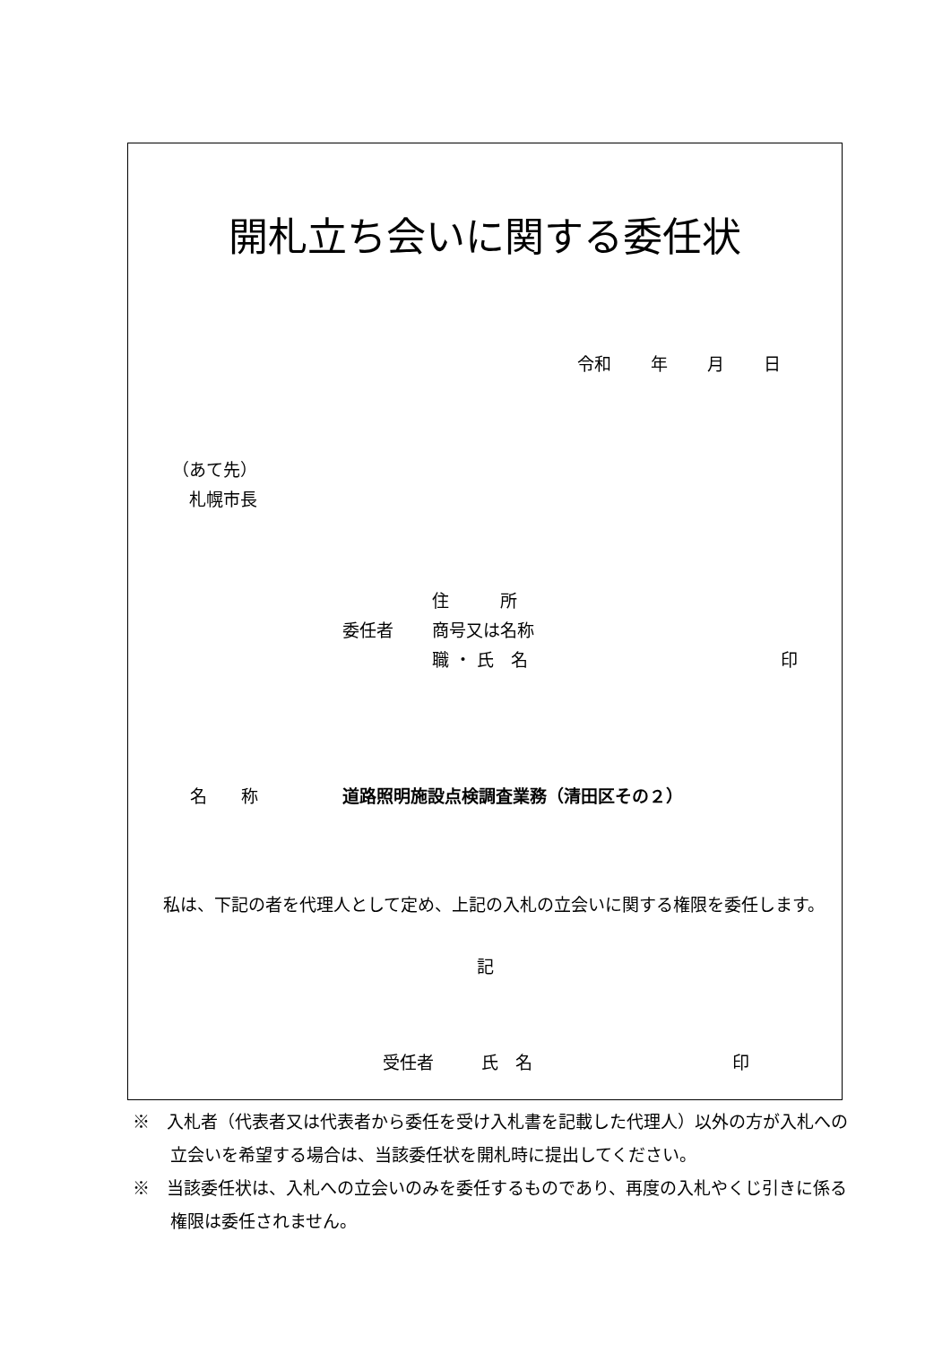開札立ち会いに関する委任状
令和　　 年　　 月　　 日
（あて先）
　札幌市長
住　　　所
委任者
商号又は名称
職 ・ 氏　名
印
名　　称 道路照明施設点検調査業務（清田区その２）
私は、下記の者を代理人として定め、上記の入札の立会いに関する権限を委任します。
記
受任者 氏　名 印
※　入札者（代表者又は代表者から委任を受け入札書を記載した代理人）以外の方が入札への立会いを希望する場合は、当該委任状を開札時に提出してください。
※　当該委任状は、入札への立会いのみを委任するものであり、再度の入札やくじ引きに係る権限は委任されません。